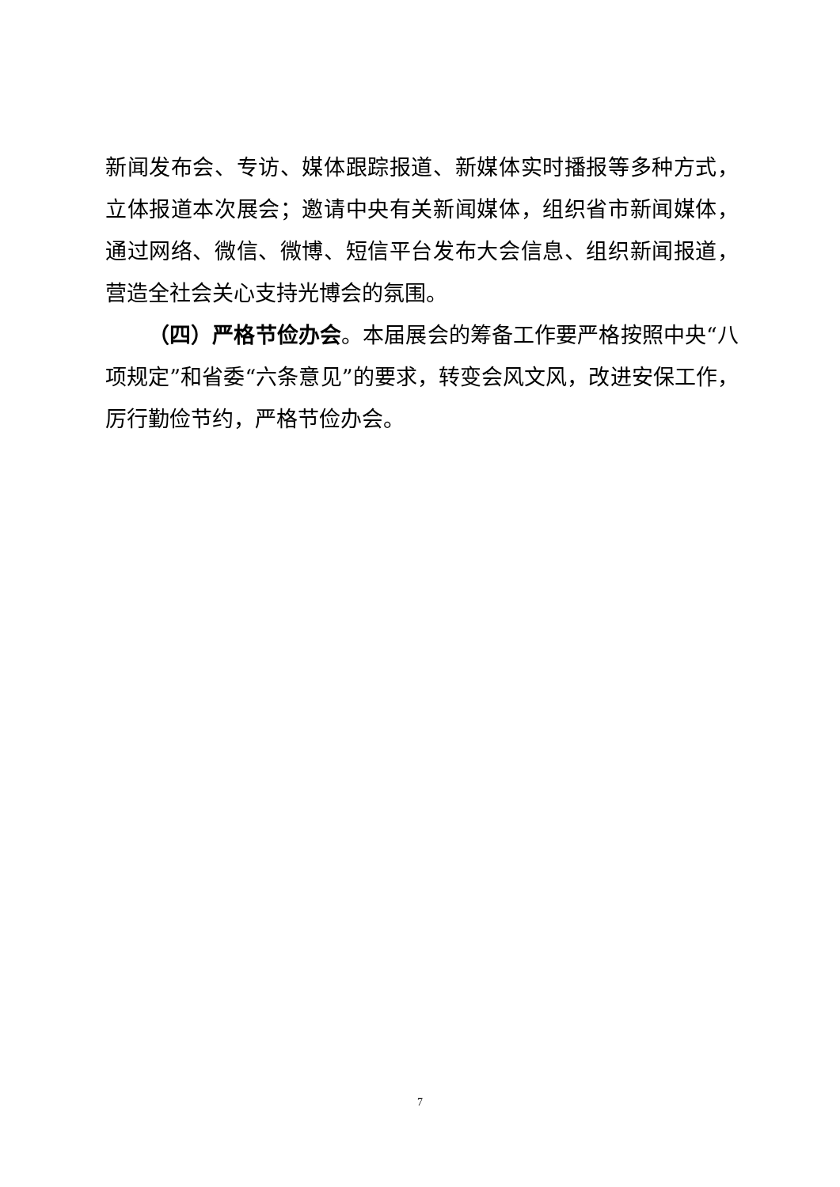新闻发布会、专访、媒体跟踪报道、新媒体实时播报等多种方式，立体报道本次展会；邀请中央有关新闻媒体，组织省市新闻媒体，通过网络、微信、微博、短信平台发布大会信息、组织新闻报道，营造全社会关心支持光博会的氛围。
（四）严格节俭办会。本届展会的筹备工作要严格按照中央“八项规定”和省委“六条意见”的要求，转变会风文风，改进安保工作，厉行勤俭节约，严格节俭办会。
7